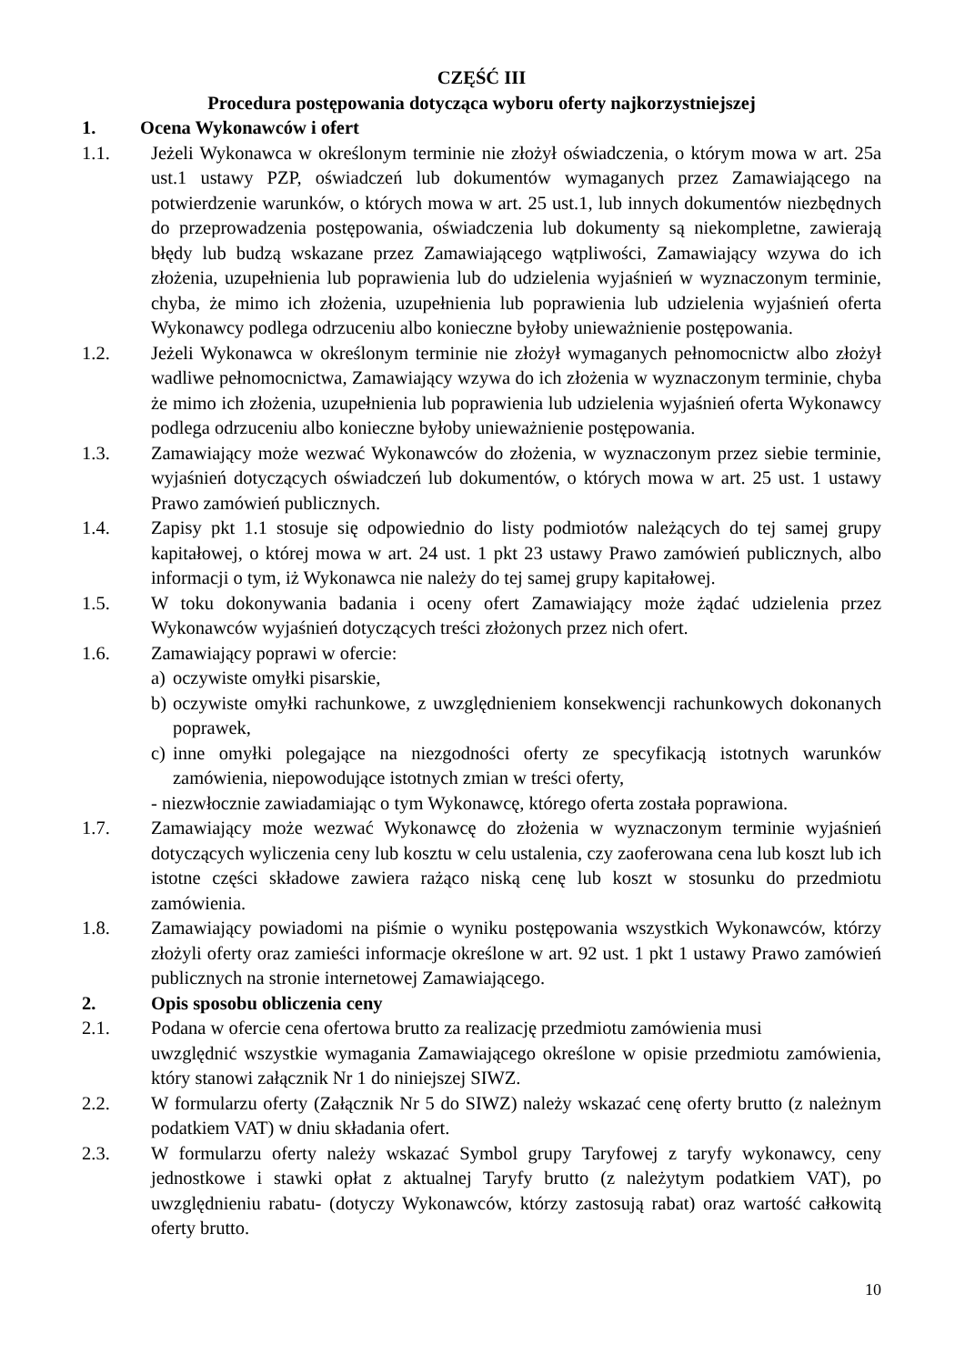CZĘŚĆ III
Procedura postępowania dotycząca wyboru oferty najkorzystniejszej
1. Ocena Wykonawców i ofert
1.1. Jeżeli Wykonawca w określonym terminie nie złożył oświadczenia, o którym mowa w art. 25a ust.1 ustawy PZP, oświadczeń lub dokumentów wymaganych przez Zamawiającego na potwierdzenie warunków, o których mowa w art. 25 ust.1, lub innych dokumentów niezbędnych do przeprowadzenia postępowania, oświadczenia lub dokumenty są niekompletne, zawierają błędy lub budzą wskazane przez Zamawiającego wątpliwości, Zamawiający wzywa do ich złożenia, uzupełnienia lub poprawienia lub do udzielenia wyjaśnień w wyznaczonym terminie, chyba, że mimo ich złożenia, uzupełnienia lub poprawienia lub udzielenia wyjaśnień oferta Wykonawcy podlega odrzuceniu albo konieczne byłoby unieważnienie postępowania.
1.2. Jeżeli Wykonawca w określonym terminie nie złożył wymaganych pełnomocnictw albo złożył wadliwe pełnomocnictwa, Zamawiający wzywa do ich złożenia w wyznaczonym terminie, chyba że mimo ich złożenia, uzupełnienia lub poprawienia lub udzielenia wyjaśnień oferta Wykonawcy podlega odrzuceniu albo konieczne byłoby unieważnienie postępowania.
1.3. Zamawiający może wezwać Wykonawców do złożenia, w wyznaczonym przez siebie terminie, wyjaśnień dotyczących oświadczeń lub dokumentów, o których mowa w art. 25 ust. 1 ustawy Prawo zamówień publicznych.
1.4. Zapisy pkt 1.1 stosuje się odpowiednio do listy podmiotów należących do tej samej grupy kapitałowej, o której mowa w art. 24 ust. 1 pkt 23 ustawy Prawo zamówień publicznych, albo informacji o tym, iż Wykonawca nie należy do tej samej grupy kapitałowej.
1.5. W toku dokonywania badania i oceny ofert Zamawiający może żądać udzielenia przez Wykonawców wyjaśnień dotyczących treści złożonych przez nich ofert.
1.6. Zamawiający poprawi w ofercie:
a)
oczywiste omyłki pisarskie,
b)
oczywiste omyłki rachunkowe, z uwzględnieniem konsekwencji rachunkowych dokonanych poprawek,
c)
inne omyłki polegające na niezgodności oferty ze specyfikacją istotnych warunków zamówienia, niepowodujące istotnych zmian w treści oferty,
- niezwłocznie zawiadamiając o tym Wykonawcę, którego oferta została poprawiona.
1.7. Zamawiający może wezwać Wykonawcę do złożenia w wyznaczonym terminie wyjaśnień dotyczących wyliczenia ceny lub kosztu w celu ustalenia, czy zaoferowana cena lub koszt lub ich istotne części składowe zawiera rażąco niską cenę lub koszt w stosunku do przedmiotu zamówienia.
1.8. Zamawiający powiadomi na piśmie o wyniku postępowania wszystkich Wykonawców, którzy złożyli oferty oraz zamieści informacje określone w art. 92 ust. 1 pkt 1 ustawy Prawo zamówień publicznych na stronie internetowej Zamawiającego.
2. Opis sposobu obliczenia ceny
2.1. Podana w ofercie cena ofertowa brutto za realizację przedmiotu zamówienia musi
uwzględnić wszystkie wymagania Zamawiającego określone w opisie przedmiotu zamówienia, który stanowi załącznik Nr 1 do niniejszej SIWZ.
2.2. W formularzu oferty (Załącznik Nr 5 do SIWZ) należy wskazać cenę oferty brutto (z należnym podatkiem VAT) w dniu składania ofert.
2.3. W formularzu oferty należy wskazać Symbol grupy Taryfowej z taryfy wykonawcy, ceny jednostkowe i stawki opłat z aktualnej Taryfy brutto (z należytym podatkiem VAT), po uwzględnieniu rabatu- (dotyczy Wykonawców, którzy zastosują rabat) oraz wartość całkowitą oferty brutto.
10